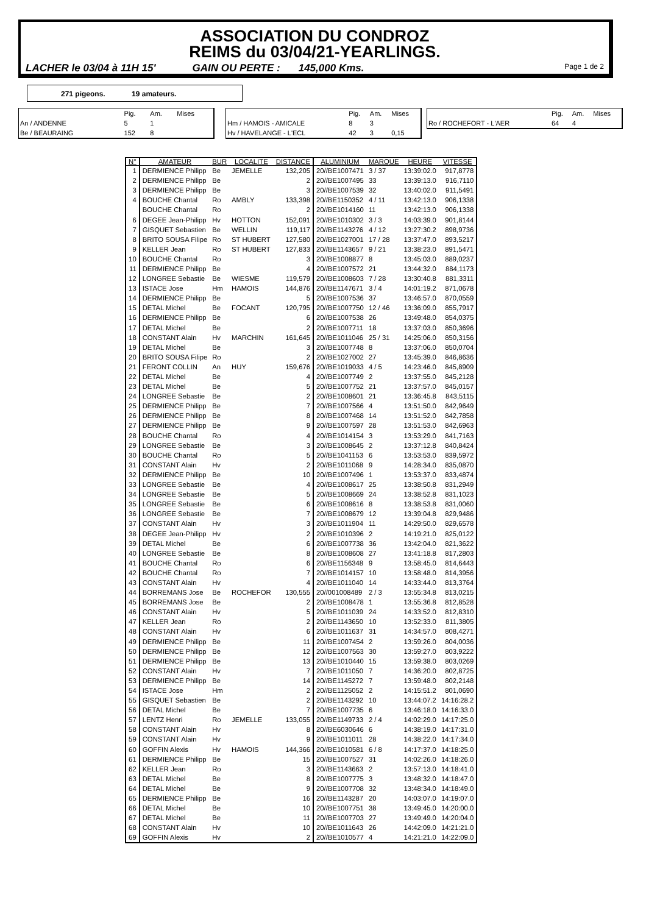ASSOCIATION DU CONDROZ
REIMS du 03/04/21-YEARLINGS.
LACHER le 03/04 à 11H 15' GAIN OU PERTE : 145,000 Kms. Page 1 de 2
271 pigeons. 19 amateurs.
| | Pig. | Am. | Mises |
| An / ANDENNE | 5 | 1 | |
| Be / BEAURAING | 152 | 8 | |
| | Pig. | Am. | Mises |
| Hm / HAMOIS - AMICALE | 8 | 3 | |
| Hv / HAVELANGE - L'ECL | 42 | 3 | 0,15 |
| | Pig. | Am. | Mises |
| Ro / ROCHEFORT - L'AER | 64 | 4 | |
| N° | AMATEUR | BUR | LOCALITE | DISTANCE | ALUMINIUM | MARQUE | HEURE | VITESSE |
| --- | --- | --- | --- | --- | --- | --- | --- | --- |
| 1 | DERMIENCE Philipp | Be | JEMELLE | 132,205 | 20//BE1007471 | 3 / 37 | 13:39:02.0 | 917,8778 |
| 2 | DERMIENCE Philipp | Be | | 2 | 20//BE1007495 | 33 | 13:39:13.0 | 916,7110 |
| 3 | DERMIENCE Philipp | Be | | 3 | 20//BE1007539 | 32 | 13:40:02.0 | 911,5491 |
| 4 | BOUCHE Chantal | Ro | AMBLY | 133,398 | 20//BE1150352 | 4 / 11 | 13:42:13.0 | 906,1338 |
| | BOUCHE Chantal | Ro | | 2 | 20//BE1014160 | 11 | 13:42:13.0 | 906,1338 |
| 6 | DEGEE Jean-Philipp | Hv | HOTTON | 152,091 | 20//BE1010302 | 3 / 3 | 14:03:39.0 | 901,8144 |
| 7 | GISQUET Sebastien | Be | WELLIN | 119,117 | 20//BE1143276 | 4 / 12 | 13:27:30.2 | 898,9736 |
| 8 | BRITO SOUSA Filipe | Ro | ST HUBERT | 127,580 | 20//BE1027001 | 17 / 28 | 13:37:47.0 | 893,5217 |
| 9 | KELLER Jean | Ro | ST HUBERT | 127,833 | 20//BE1143657 | 9 / 21 | 13:38:23.0 | 891,5471 |
| 10 | BOUCHE Chantal | Ro | | 3 | 20//BE1008877 | 8 | 13:45:03.0 | 889,0237 |
| 11 | DERMIENCE Philipp | Be | | 4 | 20//BE1007572 | 21 | 13:44:32.0 | 884,1173 |
| 12 | LONGREE Sebastie | Be | WIESME | 119,579 | 20//BE1008603 | 7 / 28 | 13:30:40.8 | 881,3311 |
| 13 | ISTACE Jose | Hm | HAMOIS | 144,876 | 20//BE1147671 | 3 / 4 | 14:01:19.2 | 871,0678 |
| 14 | DERMIENCE Philipp | Be | | 5 | 20//BE1007536 | 37 | 13:46:57.0 | 870,0559 |
| 15 | DETAL Michel | Be | FOCANT | 120,795 | 20//BE1007750 | 12 / 46 | 13:36:09.0 | 855,7917 |
| 16 | DERMIENCE Philipp | Be | | 6 | 20//BE1007538 | 26 | 13:49:48.0 | 854,0375 |
| 17 | DETAL Michel | Be | | 2 | 20//BE1007711 | 18 | 13:37:03.0 | 850,3696 |
| 18 | CONSTANT Alain | Hv | MARCHIN | 161,645 | 20//BE1011046 | 25 / 31 | 14:25:06.0 | 850,3156 |
| 19 | DETAL Michel | Be | | 3 | 20//BE1007748 | 8 | 13:37:06.0 | 850,0704 |
| 20 | BRITO SOUSA Filipe | Ro | | 2 | 20//BE1027002 | 27 | 13:45:39.0 | 846,8636 |
| 21 | FERONT COLLIN | An | HUY | 159,676 | 20//BE1019033 | 4 / 5 | 14:23:46.0 | 845,8909 |
| 22 | DETAL Michel | Be | | 4 | 20//BE1007749 | 2 | 13:37:55.0 | 845,2128 |
| 23 | DETAL Michel | Be | | 5 | 20//BE1007752 | 21 | 13:37:57.0 | 845,0157 |
| 24 | LONGREE Sebastie | Be | | 2 | 20//BE1008601 | 21 | 13:36:45.8 | 843,5115 |
| 25 | DERMIENCE Philipp | Be | | 7 | 20//BE1007566 | 4 | 13:51:50.0 | 842,9649 |
| 26 | DERMIENCE Philipp | Be | | 8 | 20//BE1007468 | 14 | 13:51:52.0 | 842,7858 |
| 27 | DERMIENCE Philipp | Be | | 9 | 20//BE1007597 | 28 | 13:51:53.0 | 842,6963 |
| 28 | BOUCHE Chantal | Ro | | 4 | 20//BE1014154 | 3 | 13:53:29.0 | 841,7163 |
| 29 | LONGREE Sebastie | Be | | 3 | 20//BE1008645 | 2 | 13:37:12.8 | 840,8424 |
| 30 | BOUCHE Chantal | Ro | | 5 | 20//BE1041153 | 6 | 13:53:53.0 | 839,5972 |
| 31 | CONSTANT Alain | Hv | | 2 | 20//BE1011068 | 9 | 14:28:34.0 | 835,0870 |
| 32 | DERMIENCE Philipp | Be | | 10 | 20//BE1007496 | 1 | 13:53:37.0 | 833,4874 |
| 33 | LONGREE Sebastie | Be | | 4 | 20//BE1008617 | 25 | 13:38:50.8 | 831,2949 |
| 34 | LONGREE Sebastie | Be | | 5 | 20//BE1008669 | 24 | 13:38:52.8 | 831,1023 |
| 35 | LONGREE Sebastie | Be | | 6 | 20//BE1008616 | 8 | 13:38:53.8 | 831,0060 |
| 36 | LONGREE Sebastie | Be | | 7 | 20//BE1008679 | 12 | 13:39:04.8 | 829,9486 |
| 37 | CONSTANT Alain | Hv | | 3 | 20//BE1011904 | 11 | 14:29:50.0 | 829,6578 |
| 38 | DEGEE Jean-Philipp | Hv | | 2 | 20//BE1010396 | 2 | 14:19:21.0 | 825,0122 |
| 39 | DETAL Michel | Be | | 6 | 20//BE1007738 | 36 | 13:42:04.0 | 821,3622 |
| 40 | LONGREE Sebastie | Be | | 8 | 20//BE1008608 | 27 | 13:41:18.8 | 817,2803 |
| 41 | BOUCHE Chantal | Ro | | 6 | 20//BE1156348 | 9 | 13:58:45.0 | 814,6443 |
| 42 | BOUCHE Chantal | Ro | | 7 | 20//BE1014157 | 10 | 13:58:48.0 | 814,3956 |
| 43 | CONSTANT Alain | Hv | | 4 | 20//BE1011040 | 14 | 14:33:44.0 | 813,3764 |
| 44 | BORREMANS Jose | Be | ROCHEFOR | 130,555 | 20//001008489 | 2 / 3 | 13:55:34.8 | 813,0215 |
| 45 | BORREMANS Jose | Be | | 2 | 20//BE1008478 | 1 | 13:55:36.8 | 812,8528 |
| 46 | CONSTANT Alain | Hv | | 5 | 20//BE1011039 | 24 | 14:33:52.0 | 812,8310 |
| 47 | KELLER Jean | Ro | | 2 | 20//BE1143650 | 10 | 13:52:33.0 | 811,3805 |
| 48 | CONSTANT Alain | Hv | | 6 | 20//BE1011637 | 31 | 14:34:57.0 | 808,4271 |
| 49 | DERMIENCE Philipp | Be | | 11 | 20//BE1007454 | 2 | 13:59:26.0 | 804,0036 |
| 50 | DERMIENCE Philipp | Be | | 12 | 20//BE1007563 | 30 | 13:59:27.0 | 803,9222 |
| 51 | DERMIENCE Philipp | Be | | 13 | 20//BE1010440 | 15 | 13:59:38.0 | 803,0269 |
| 52 | CONSTANT Alain | Hv | | 7 | 20//BE1011050 | 7 | 14:36:20.0 | 802,8725 |
| 53 | DERMIENCE Philipp | Be | | 14 | 20//BE1145272 | 7 | 13:59:48.0 | 802,2148 |
| 54 | ISTACE Jose | Hm | | 2 | 20//BE1125052 | 2 | 14:15:51.2 | 801,0690 |
| 55 | GISQUET Sebastien | Be | | 2 | 20//BE1143292 | 10 | 13:44:07.2 | 14:16:28.2 |
| 56 | DETAL Michel | Be | | 7 | 20//BE1007735 | 6 | 13:46:18.0 | 14:16:33.0 |
| 57 | LENTZ Henri | Ro | JEMELLE | 133,055 | 20//BE1149733 | 2 / 4 | 14:02:29.0 | 14:17:25.0 |
| 58 | CONSTANT Alain | Hv | | 8 | 20//BE6030646 | 6 | 14:38:19.0 | 14:17:31.0 |
| 59 | CONSTANT Alain | Hv | | 9 | 20//BE1011011 | 28 | 14:38:22.0 | 14:17:34.0 |
| 60 | GOFFIN Alexis | Hv | HAMOIS | 144,366 | 20//BE1010581 | 6 / 8 | 14:17:37.0 | 14:18:25.0 |
| 61 | DERMIENCE Philipp | Be | | 15 | 20//BE1007527 | 31 | 14:02:26.0 | 14:18:26.0 |
| 62 | KELLER Jean | Ro | | 3 | 20//BE1143663 | 2 | 13:57:13.0 | 14:18:41.0 |
| 63 | DETAL Michel | Be | | 8 | 20//BE1007775 | 3 | 13:48:32.0 | 14:18:47.0 |
| 64 | DETAL Michel | Be | | 9 | 20//BE1007708 | 32 | 13:48:34.0 | 14:18:49.0 |
| 65 | DERMIENCE Philipp | Be | | 16 | 20//BE1143287 | 20 | 14:03:07.0 | 14:19:07.0 |
| 66 | DETAL Michel | Be | | 10 | 20//BE1007751 | 38 | 13:49:45.0 | 14:20:00.0 |
| 67 | DETAL Michel | Be | | 11 | 20//BE1007703 | 27 | 13:49:49.0 | 14:20:04.0 |
| 68 | CONSTANT Alain | Hv | | 10 | 20//BE1011643 | 26 | 14:42:09.0 | 14:21:21.0 |
| 69 | GOFFIN Alexis | Hv | | 2 | 20//BE1010577 | 4 | 14:21:21.0 | 14:22:09.0 |